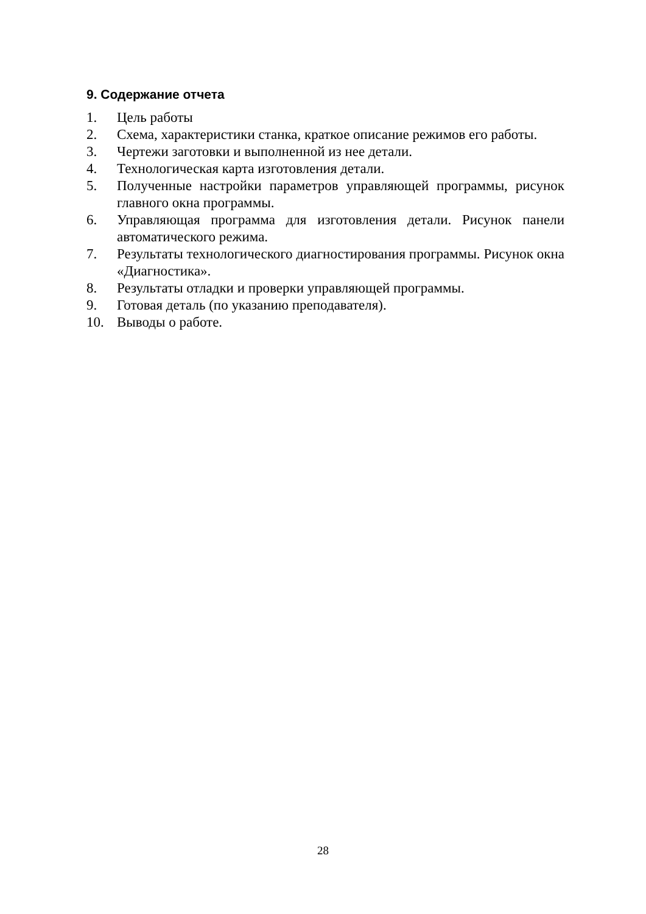9. Содержание отчета
1. Цель работы
2. Схема, характеристики станка, краткое описание режимов его работы.
3. Чертежи заготовки и выполненной из нее детали.
4. Технологическая карта изготовления детали.
5. Полученные настройки параметров управляющей программы, рисунок главного окна программы.
6. Управляющая программа для изготовления детали. Рисунок панели автоматического режима.
7. Результаты технологического диагностирования программы. Рисунок окна «Диагностика».
8. Результаты отладки и проверки управляющей программы.
9. Готовая деталь (по указанию преподавателя).
10. Выводы о работе.
28